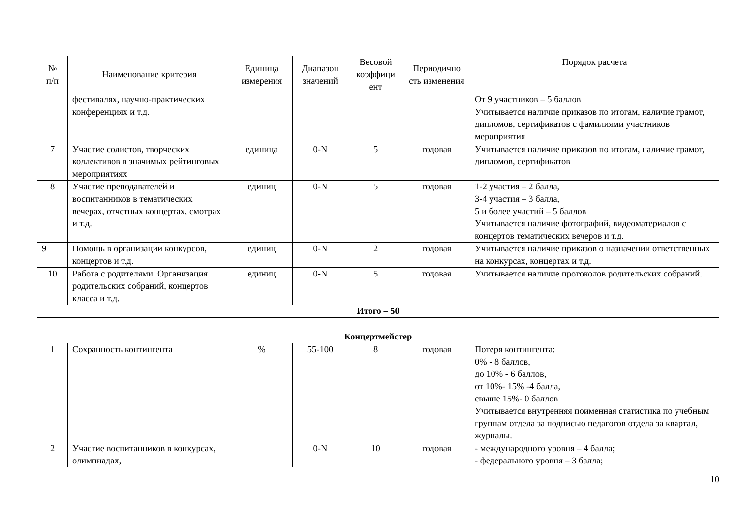| № п/п | Наименование критерия | Единица измерения | Диапазон значений | Весовой коэффици ент | Периодично сть изменения | Порядок расчета |
| --- | --- | --- | --- | --- | --- | --- |
| | фестивалях, научно-практических конференциях и т.д. | | | | | От 9 участников – 5 баллов Учитывается наличие приказов по итогам, наличие грамот, дипломов, сертификатов с фамилиями участников мероприятия |
| 7 | Участие солистов, творческих коллективов в значимых рейтинговых мероприятиях | единица | 0-N | 5 | годовая | Учитывается наличие приказов по итогам, наличие грамот, дипломов, сертификатов |
| 8 | Участие преподавателей и воспитанников в тематических вечерах, отчетных концертах, смотрах и т.д. | единиц | 0-N | 5 | годовая | 1-2 участия – 2 балла, 3-4 участия – 3 балла, 5 и более участий – 5 баллов Учитывается наличие фотографий, видеоматериалов с концертов тематических вечеров и т.д. |
| 9 | Помощь в организации конкурсов, концертов и т.д. | единиц | 0-N | 2 | годовая | Учитывается наличие приказов о назначении ответственных на конкурсах, концертах и т.д. |
| 10 | Работа с родителями. Организация родительских собраний, концертов класса и т.д. | единиц | 0-N | 5 | годовая | Учитывается наличие протоколов родительских собраний. |
| Итого – 50 | | | | | | |
| Концертмейстер | | | | | | |
| 1 | Сохранность контингента | % | 55-100 | 8 | годовая | Потеря контингента: 0% - 8 баллов, до 10% - 6 баллов, от 10%- 15% -4 балла, свыше 15%- 0 баллов Учитывается внутренняя поименная статистика по учебным группам отдела за подписью педагогов отдела за квартал, журналы. |
| 2 | Участие воспитанников в конкурсах, олимпиадах, | | 0-N | 10 | годовая | - международного уровня – 4 балла; - федерального уровня – 3 балла; |
10